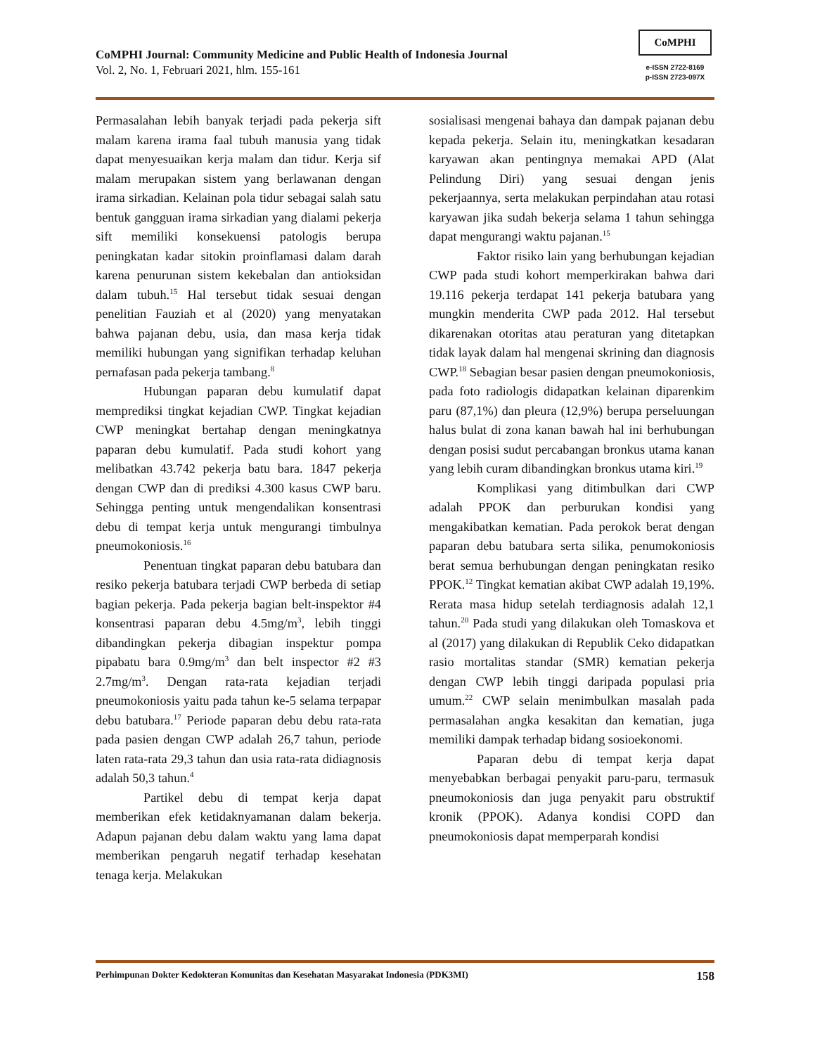CoMPHI Journal: Community Medicine and Public Health of Indonesia Journal
Vol. 2, No. 1, Februari 2021, hlm. 155-161
CoMPHI
e-ISSN 2722-8169
p-ISSN 2723-097X
Permasalahan lebih banyak terjadi pada pekerja sift malam karena irama faal tubuh manusia yang tidak dapat menyesuaikan kerja malam dan tidur. Kerja sif malam merupakan sistem yang berlawanan dengan irama sirkadian. Kelainan pola tidur sebagai salah satu bentuk gangguan irama sirkadian yang dialami pekerja sift memiliki konsekuensi patologis berupa peningkatan kadar sitokin proinflamasi dalam darah karena penurunan sistem kekebalan dan antioksidan dalam tubuh.<sup>15</sup> Hal tersebut tidak sesuai dengan penelitian Fauziah et al (2020) yang menyatakan bahwa pajanan debu, usia, dan masa kerja tidak memiliki hubungan yang signifikan terhadap keluhan pernafasan pada pekerja tambang.<sup>8</sup>
Hubungan paparan debu kumulatif dapat memprediksi tingkat kejadian CWP. Tingkat kejadian CWP meningkat bertahap dengan meningkatnya paparan debu kumulatif. Pada studi kohort yang melibatkan 43.742 pekerja batu bara. 1847 pekerja dengan CWP dan di prediksi 4.300 kasus CWP baru. Sehingga penting untuk mengendalikan konsentrasi debu di tempat kerja untuk mengurangi timbulnya pneumokoniosis.<sup>16</sup>
Penentuan tingkat paparan debu batubara dan resiko pekerja batubara terjadi CWP berbeda di setiap bagian pekerja. Pada pekerja bagian belt-inspektor #4 konsentrasi paparan debu 4.5mg/m<sup>3</sup>, lebih tinggi dibandingkan pekerja dibagian inspektur pompa pipabatu bara 0.9mg/m<sup>3</sup> dan belt inspector #2 #3 2.7mg/m<sup>3</sup>. Dengan rata-rata kejadian terjadi pneumokoniosis yaitu pada tahun ke-5 selama terpapar debu batubara.<sup>17</sup> Periode paparan debu debu rata-rata pada pasien dengan CWP adalah 26,7 tahun, periode laten rata-rata 29,3 tahun dan usia rata-rata didiagnosis adalah 50,3 tahun.<sup>4</sup>
Partikel debu di tempat kerja dapat memberikan efek ketidaknyamanan dalam bekerja. Adapun pajanan debu dalam waktu yang lama dapat memberikan pengaruh negatif terhadap kesehatan tenaga kerja. Melakukan
sosialisasi mengenai bahaya dan dampak pajanan debu kepada pekerja. Selain itu, meningkatkan kesadaran karyawan akan pentingnya memakai APD (Alat Pelindung Diri) yang sesuai dengan jenis pekerjaannya, serta melakukan perpindahan atau rotasi karyawan jika sudah bekerja selama 1 tahun sehingga dapat mengurangi waktu pajanan.<sup>15</sup>
Faktor risiko lain yang berhubungan kejadian CWP pada studi kohort memperkirakan bahwa dari 19.116 pekerja terdapat 141 pekerja batubara yang mungkin menderita CWP pada 2012. Hal tersebut dikarenakan otoritas atau peraturan yang ditetapkan tidak layak dalam hal mengenai skrining dan diagnosis CWP.<sup>18</sup> Sebagian besar pasien dengan pneumokoniosis, pada foto radiologis didapatkan kelainan diparenkim paru (87,1%) dan pleura (12,9%) berupa perseluungan halus bulat di zona kanan bawah hal ini berhubungan dengan posisi sudut percabangan bronkus utama kanan yang lebih curam dibandingkan bronkus utama kiri.<sup>19</sup>
Komplikasi yang ditimbulkan dari CWP adalah PPOK dan perburukan kondisi yang mengakibatkan kematian. Pada perokok berat dengan paparan debu batubara serta silika, penumokoniosis berat semua berhubungan dengan peningkatan resiko PPOK.<sup>12</sup> Tingkat kematian akibat CWP adalah 19,19%. Rerata masa hidup setelah terdiagnosis adalah 12,1 tahun.<sup>20</sup> Pada studi yang dilakukan oleh Tomaskova et al (2017) yang dilakukan di Republik Ceko didapatkan rasio mortalitas standar (SMR) kematian pekerja dengan CWP lebih tinggi daripada populasi pria umum.<sup>22</sup> CWP selain menimbulkan masalah pada permasalahan angka kesakitan dan kematian, juga memiliki dampak terhadap bidang sosioekonomi.
Paparan debu di tempat kerja dapat menyebabkan berbagai penyakit paru-paru, termasuk pneumokoniosis dan juga penyakit paru obstruktif kronik (PPOK). Adanya kondisi COPD dan pneumokoniosis dapat memperparah kondisi
Perhimpunan Dokter Kedokteran Komunitas dan Kesehatan Masyarakat Indonesia (PDK3MI) 158